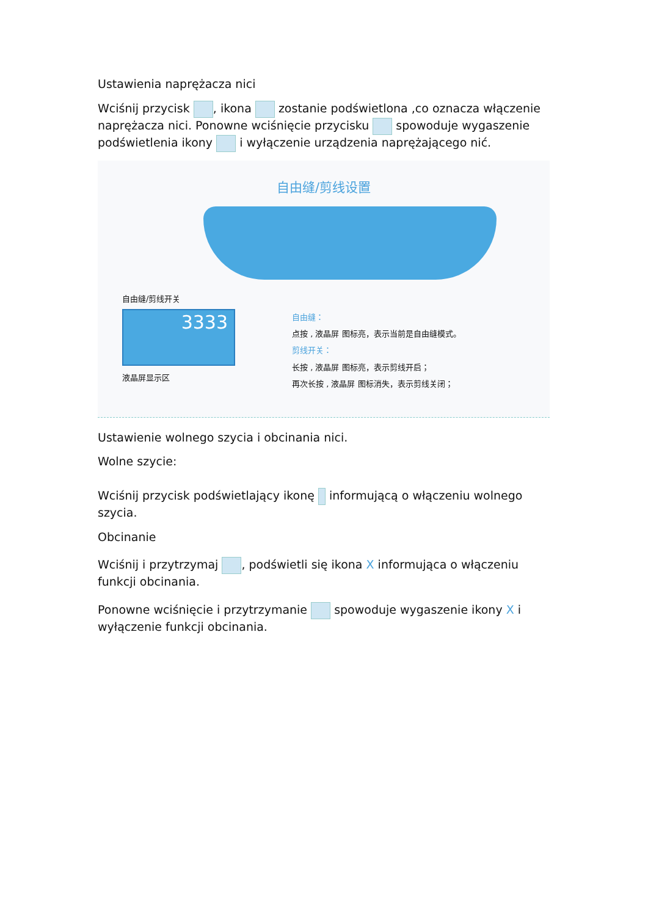Ustawienia naprężacza nici
Wciśnij przycisk , ikona zostanie podświetlona ,co oznacza włączenie naprężacza nici. Ponowne wciśnięcie przycisku spowoduje wygaszenie podświetlenia ikony i wyłączenie urządzenia naprężającego nić.
自由缝/剪线设置
自由缝/剪线开关
3333
液晶屏显示区
自由缝：
点按 , 液晶屏 图标亮，表示当前是自由缝模式。
剪线开关：
长按 , 液晶屏 图标亮，表示剪线开启；
再次长按 , 液晶屏 图标消失，表示剪线关闭；
Ustawienie wolnego szycia i obcinania nici.
Wolne szycie:
Wciśnij przycisk podświetlający ikonę informującą o włączeniu wolnego szycia.
Obcinanie
Wciśnij i przytrzymaj , podświetli się ikona X informująca o włączeniu funkcji obcinania.
Ponowne wciśnięcie i przytrzymanie spowoduje wygaszenie ikony X i wyłączenie funkcji obcinania.